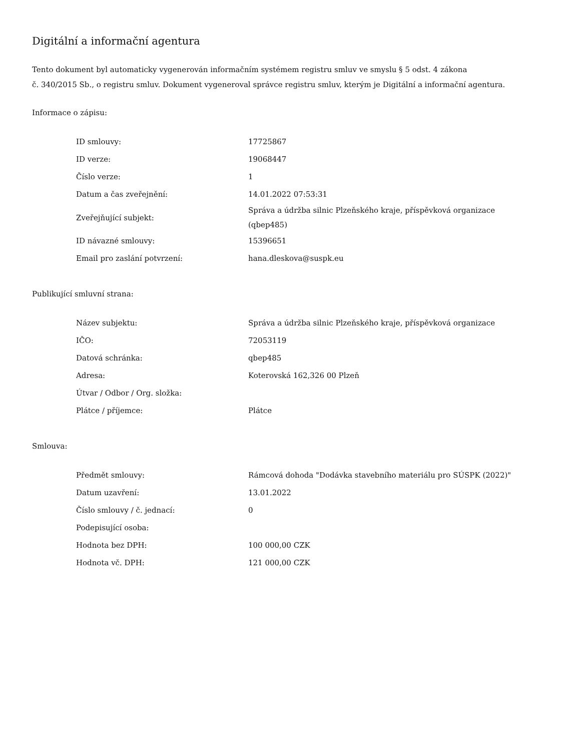Digitální a informační agentura
Tento dokument byl automaticky vygenerován informačním systémem registru smluv ve smyslu § 5 odst. 4 zákona
č. 340/2015 Sb., o registru smluv. Dokument vygeneroval správce registru smluv, kterým je Digitální a informační agentura.
Informace o zápisu:
| ID smlouvy: | 17725867 |
| ID verze: | 19068447 |
| Číslo verze: | 1 |
| Datum a čas zveřejnění: | 14.01.2022 07:53:31 |
| Zveřejňující subjekt: | Správa a údržba silnic Plzeňského kraje, příspěvková organizace (qbep485) |
| ID návazné smlouvy: | 15396651 |
| Email pro zaslání potvrzení: | hana.dleskova@suspk.eu |
Publikující smluvní strana:
| Název subjektu: | Správa a údržba silnic Plzeňského kraje, příspěvková organizace |
| IČO: | 72053119 |
| Datová schránka: | qbep485 |
| Adresa: | Koterovská 162,326 00 Plzeň |
| Útvar / Odbor / Org. složka: | |
| Plátce / příjemce: | Plátce |
Smlouva:
| Předmět smlouvy: | Rámcová dohoda "Dodávka stavebního materiálu pro SÚSPK (2022)" |
| Datum uzavření: | 13.01.2022 |
| Číslo smlouvy / č. jednací: | 0 |
| Podepisující osoba: | |
| Hodnota bez DPH: | 100 000,00 CZK |
| Hodnota vč. DPH: | 121 000,00 CZK |